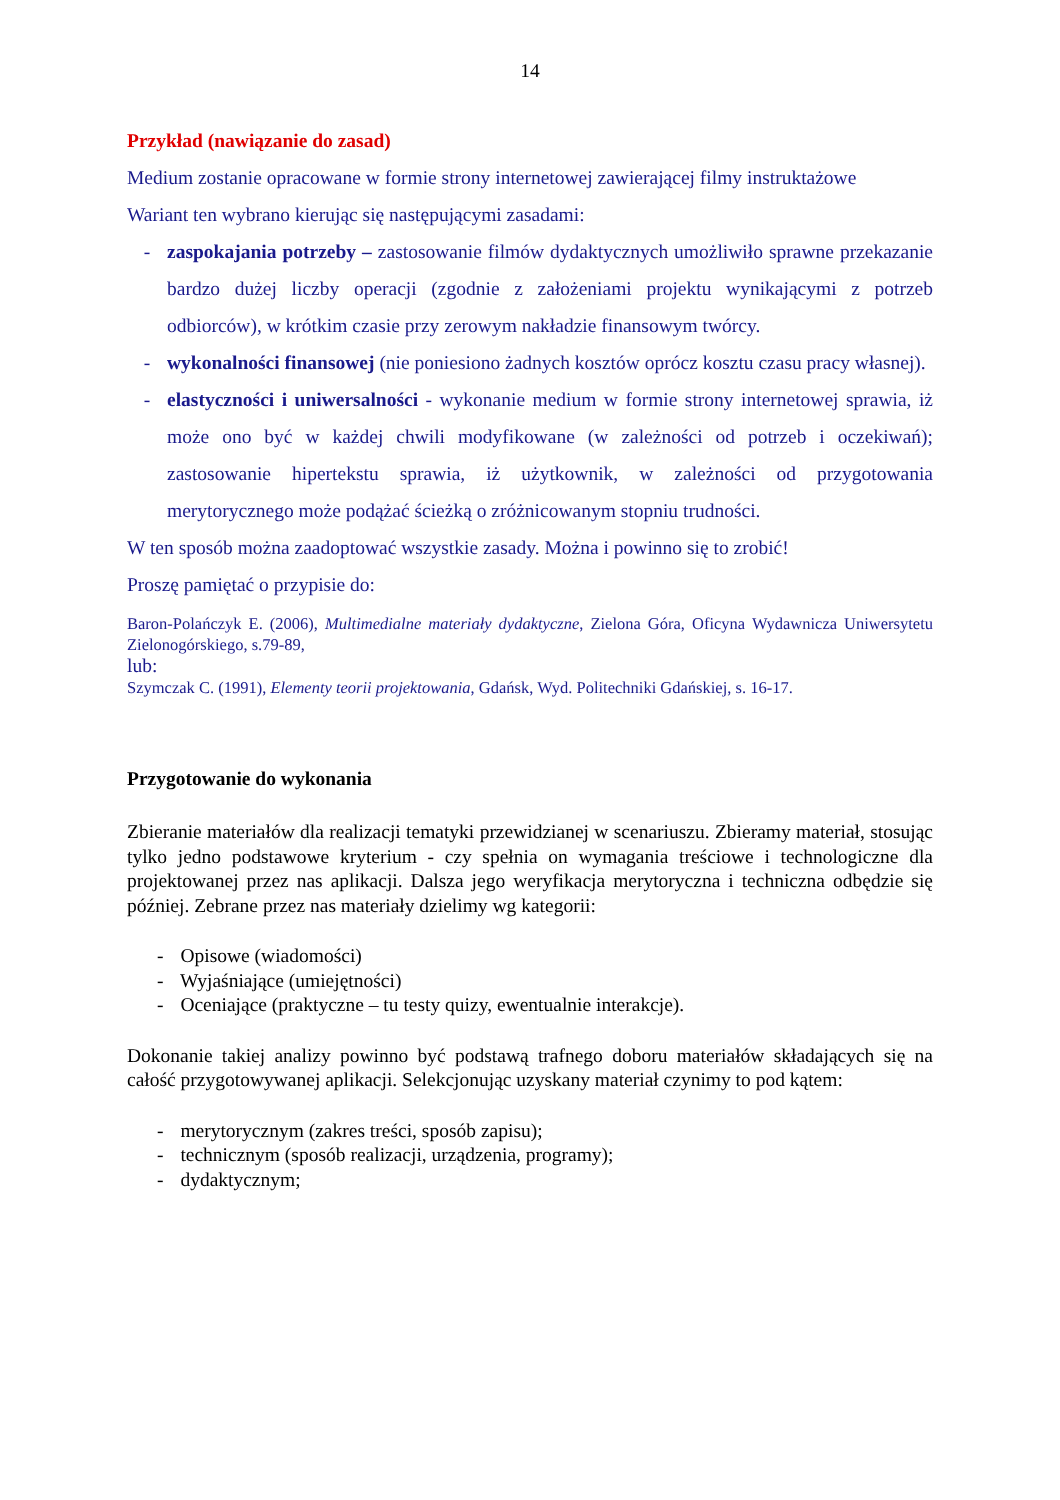14
Przykład (nawiązanie do zasad)
Medium zostanie opracowane w formie strony internetowej zawierającej filmy instruktażowe
Wariant ten wybrano kierując się następującymi zasadami:
- zaspokajania potrzeby – zastosowanie filmów dydaktycznych umożliwiło sprawne przekazanie bardzo dużej liczby operacji (zgodnie z założeniami projektu wynikającymi z potrzeb odbiorców), w krótkim czasie przy zerowym nakładzie finansowym twórcy.
- wykonalności finansowej (nie poniesiono żadnych kosztów oprócz kosztu czasu pracy własnej).
- elastyczności i uniwersalności - wykonanie medium w formie strony internetowej sprawia, iż może ono być w każdej chwili modyfikowane (w zależności od potrzeb i oczekiwań); zastosowanie hipertekstu sprawia, iż użytkownik, w zależności od przygotowania merytorycznego może podążać ścieżką o zróżnicowanym stopniu trudności.
W ten sposób można zaadoptować wszystkie zasady. Można i powinno się to zrobić!
Proszę pamiętać o przypisie do:
Baron-Polańczyk E. (2006), Multimedialne materiały dydaktyczne, Zielona Góra, Oficyna Wydawnicza Uniwersytetu Zielonogórskiego, s.79-89,
lub:
Szymczak C. (1991), Elementy teorii projektowania, Gdańsk, Wyd. Politechniki Gdańskiej, s. 16-17.
Przygotowanie do wykonania
Zbieranie materiałów dla realizacji tematyki przewidzianej w scenariuszu. Zbieramy materiał, stosując tylko jedno podstawowe kryterium - czy spełnia on wymagania treściowe i technologiczne dla projektowanej przez nas aplikacji. Dalsza jego weryfikacja merytoryczna i techniczna odbędzie się później. Zebrane przez nas materiały dzielimy wg kategorii:
- Opisowe (wiadomości)
- Wyjaśniające (umiejętności)
- Oceniające (praktyczne – tu testy quizy, ewentualnie interakcje).
Dokonanie takiej analizy powinno być podstawą trafnego doboru materiałów składających się na całość przygotowywanej aplikacji. Selekcjonując uzyskany materiał czynimy to pod kątem:
- merytorycznym (zakres treści, sposób zapisu);
- technicznym (sposób realizacji, urządzenia, programy);
- dydaktycznym;